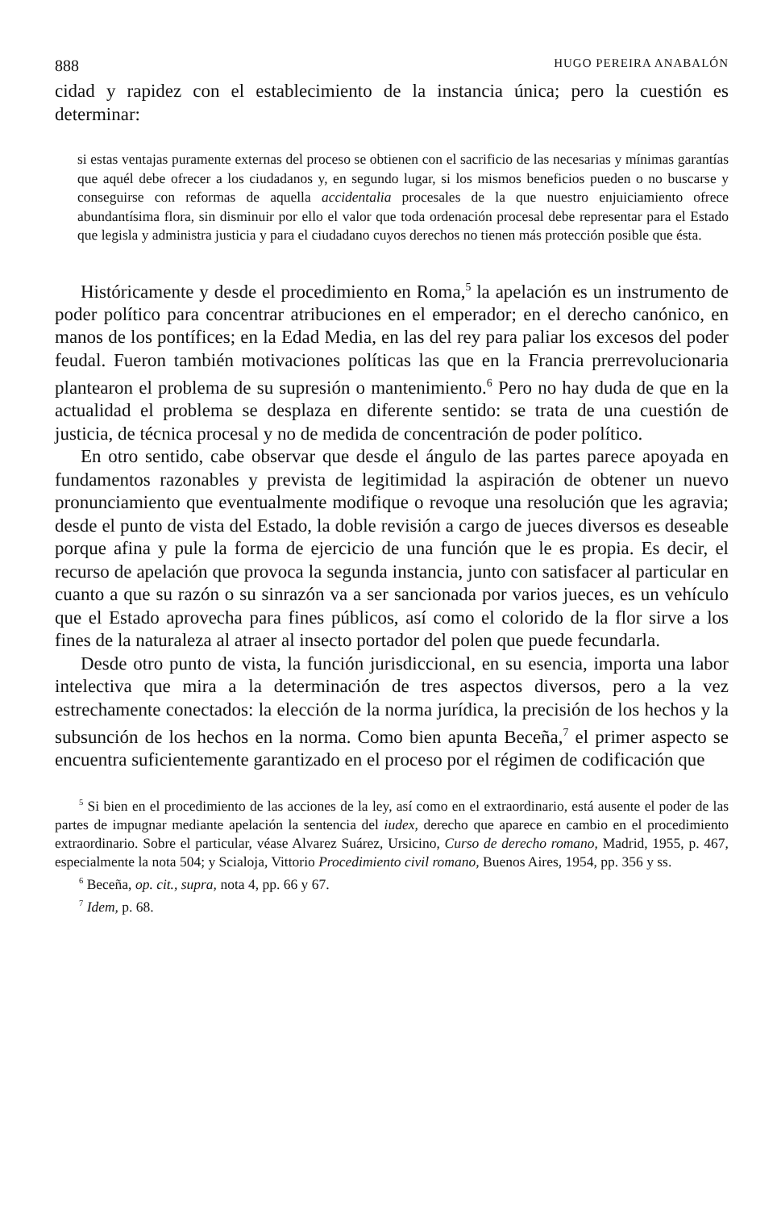888 HUGO PEREIRA ANABALÓN
cidad y rapidez con el establecimiento de la instancia única; pero la cuestión es determinar:
si estas ventajas puramente externas del proceso se obtienen con el sacrificio de las necesarias y mínimas garantías que aquél debe ofrecer a los ciudadanos y, en segundo lugar, si los mismos beneficios pueden o no buscarse y conseguirse con reformas de aquella accidentalia procesales de la que nuestro enjuiciamiento ofrece abundantísima flora, sin disminuir por ello el valor que toda ordenación procesal debe representar para el Estado que legisla y administra justicia y para el ciudadano cuyos derechos no tienen más protección posible que ésta.
Históricamente y desde el procedimiento en Roma,<sup>5</sup> la apelación es un instrumento de poder político para concentrar atribuciones en el emperador; en el derecho canónico, en manos de los pontífices; en la Edad Media, en las del rey para paliar los excesos del poder feudal. Fueron también motivaciones políticas las que en la Francia prerrevolucionaria plantearon el problema de su supresión o mantenimiento.<sup>6</sup> Pero no hay duda de que en la actualidad el problema se desplaza en diferente sentido: se trata de una cuestión de justicia, de técnica procesal y no de medida de concentración de poder político.
En otro sentido, cabe observar que desde el ángulo de las partes parece apoyada en fundamentos razonables y prevista de legitimidad la aspiración de obtener un nuevo pronunciamiento que eventualmente modifique o revoque una resolución que les agravia; desde el punto de vista del Estado, la doble revisión a cargo de jueces diversos es deseable porque afina y pule la forma de ejercicio de una función que le es propia. Es decir, el recurso de apelación que provoca la segunda instancia, junto con satisfacer al particular en cuanto a que su razón o su sinrazón va a ser sancionada por varios jueces, es un vehículo que el Estado aprovecha para fines públicos, así como el colorido de la flor sirve a los fines de la naturaleza al atraer al insecto portador del polen que puede fecundarla.
Desde otro punto de vista, la función jurisdiccional, en su esencia, importa una labor intelectiva que mira a la determinación de tres aspectos diversos, pero a la vez estrechamente conectados: la elección de la norma jurídica, la precisión de los hechos y la subsunción de los hechos en la norma. Como bien apunta Beceña,<sup>7</sup> el primer aspecto se encuentra suficientemente garantizado en el proceso por el régimen de codificación que
<sup>5</sup> Si bien en el procedimiento de las acciones de la ley, así como en el extraordinario, está ausente el poder de las partes de impugnar mediante apelación la sentencia del iudex, derecho que aparece en cambio en el procedimiento extraordinario. Sobre el particular, véase Alvarez Suárez, Ursicino, Curso de derecho romano, Madrid, 1955, p. 467, especialmente la nota 504; y Scialoja, Vittorio Procedimiento civil romano, Buenos Aires, 1954, pp. 356 y ss.
<sup>6</sup> Beceña, op. cit., supra, nota 4, pp. 66 y 67.
<sup>7</sup> Idem, p. 68.